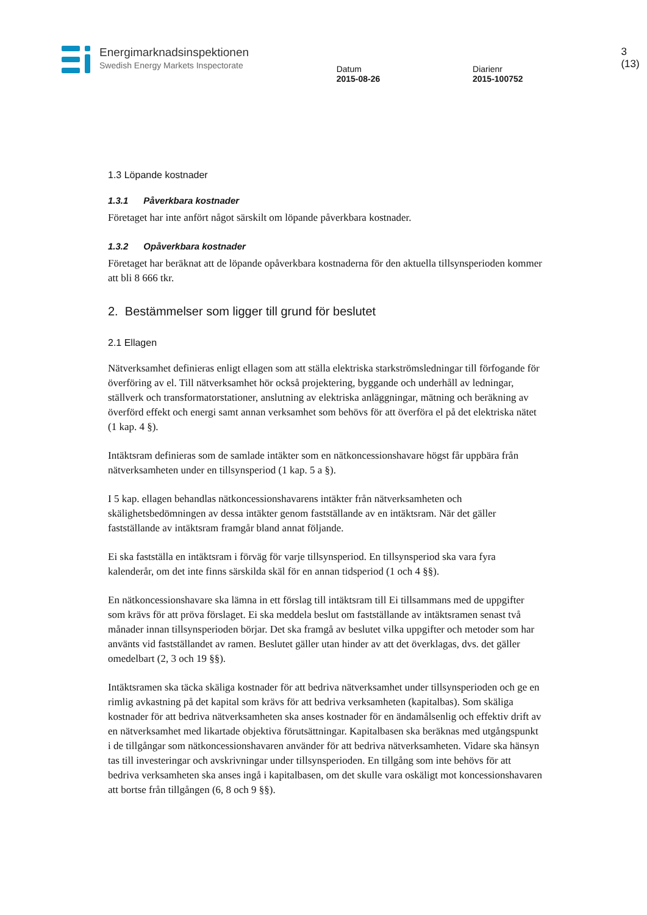Energimarknadsinspektionen
Swedish Energy Markets Inspectorate
Datum
2015-08-26
Diarienr
2015-100752
3 (13)
1.3 Löpande kostnader
1.3.1 Påverkbara kostnader
Företaget har inte anfört något särskilt om löpande påverkbara kostnader.
1.3.2 Opåverkbara kostnader
Företaget har beräknat att de löpande opåverkbara kostnaderna för den aktuella tillsynsperioden kommer att bli 8 666 tkr.
2. Bestämmelser som ligger till grund för beslutet
2.1 Ellagen
Nätverksamhet definieras enligt ellagen som att ställa elektriska starkströmsledningar till förfogande för överföring av el. Till nätverksamhet hör också projektering, byggande och underhåll av ledningar, ställverk och transformatorstationer, anslutning av elektriska anläggningar, mätning och beräkning av överförd effekt och energi samt annan verksamhet som behövs för att överföra el på det elektriska nätet (1 kap. 4 §).
Intäktsram definieras som de samlade intäkter som en nätkoncessionshavare högst får uppbära från nätverksamheten under en tillsynsperiod (1 kap. 5 a §).
I 5 kap. ellagen behandlas nätkoncessionshavarens intäkter från nätverksamheten och skälighetsbedömningen av dessa intäkter genom fastställande av en intäktsram. När det gäller fastställande av intäktsram framgår bland annat följande.
Ei ska fastställa en intäktsram i förväg för varje tillsynsperiod. En tillsynsperiod ska vara fyra kalenderår, om det inte finns särskilda skäl för en annan tidsperiod (1 och 4 §§).
En nätkoncessionshavare ska lämna in ett förslag till intäktsram till Ei tillsammans med de uppgifter som krävs för att pröva förslaget. Ei ska meddela beslut om fastställande av intäktsramen senast två månader innan tillsynsperioden börjar. Det ska framgå av beslutet vilka uppgifter och metoder som har använts vid fastställandet av ramen. Beslutet gäller utan hinder av att det överklagas, dvs. det gäller omedelbart (2, 3 och 19 §§).
Intäktsramen ska täcka skäliga kostnader för att bedriva nätverksamhet under tillsynsperioden och ge en rimlig avkastning på det kapital som krävs för att bedriva verksamheten (kapitalbas). Som skäliga kostnader för att bedriva nätverksamheten ska anses kostnader för en ändamålsenlig och effektiv drift av en nätverksamhet med likartade objektiva förutsättningar. Kapitalbasen ska beräknas med utgångspunkt i de tillgångar som nätkoncessionshavaren använder för att bedriva nätverksamheten. Vidare ska hänsyn tas till investeringar och avskrivningar under tillsynsperioden. En tillgång som inte behövs för att bedriva verksamheten ska anses ingå i kapitalbasen, om det skulle vara oskäligt mot koncessionshavaren att bortse från tillgången (6, 8 och 9 §§).